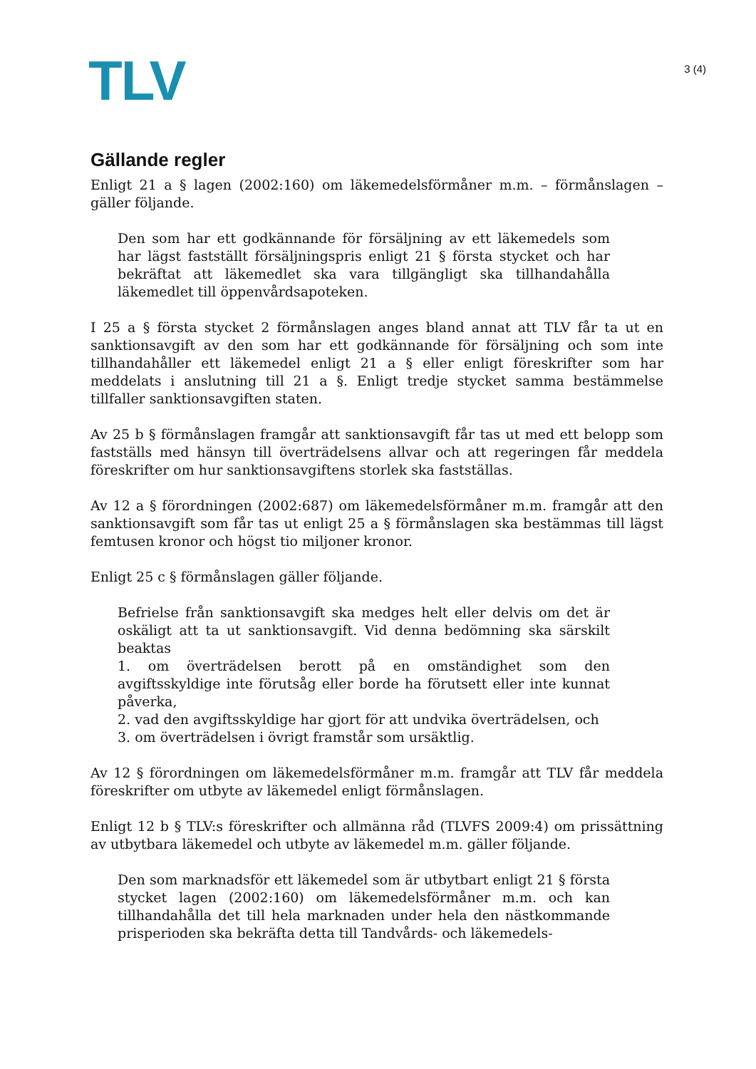TLV
3 (4)
Gällande regler
Enligt 21 a § lagen (2002:160) om läkemedelsförmåner m.m. – förmånslagen – gäller följande.
Den som har ett godkännande för försäljning av ett läkemedels som har lägst fastställt försäljningspris enligt 21 § första stycket och har bekräftat att läkemedlet ska vara tillgängligt ska tillhandahålla läkemedlet till öppenvårdsapoteken.
I 25 a § första stycket 2 förmånslagen anges bland annat att TLV får ta ut en sanktionsavgift av den som har ett godkännande för försäljning och som inte tillhandahåller ett läkemedel enligt 21 a § eller enligt föreskrifter som har meddelats i anslutning till 21 a §. Enligt tredje stycket samma bestämmelse tillfaller sanktionsavgiften staten.
Av 25 b § förmånslagen framgår att sanktionsavgift får tas ut med ett belopp som fastställs med hänsyn till överträdelsens allvar och att regeringen får meddela föreskrifter om hur sanktionsavgiftens storlek ska fastställas.
Av 12 a § förordningen (2002:687) om läkemedelsförmåner m.m. framgår att den sanktionsavgift som får tas ut enligt 25 a § förmånslagen ska bestämmas till lägst femtusen kronor och högst tio miljoner kronor.
Enligt 25 c § förmånslagen gäller följande.
Befrielse från sanktionsavgift ska medges helt eller delvis om det är oskäligt att ta ut sanktionsavgift. Vid denna bedömning ska särskilt beaktas
1. om överträdelsen berott på en omständighet som den avgiftsskyldige inte förutsåg eller borde ha förutsett eller inte kunnat påverka,
2. vad den avgiftsskyldige har gjort för att undvika överträdelsen, och
3. om överträdelsen i övrigt framstår som ursäktlig.
Av 12 § förordningen om läkemedelsförmåner m.m. framgår att TLV får meddela föreskrifter om utbyte av läkemedel enligt förmånslagen.
Enligt 12 b § TLV:s föreskrifter och allmänna råd (TLVFS 2009:4) om prissättning av utbytbara läkemedel och utbyte av läkemedel m.m. gäller följande.
Den som marknadsför ett läkemedel som är utbytbart enligt 21 § första stycket lagen (2002:160) om läkemedelsförmåner m.m. och kan tillhandahålla det till hela marknaden under hela den nästkommande prisperioden ska bekräfta detta till Tandvårds- och läkemedels-